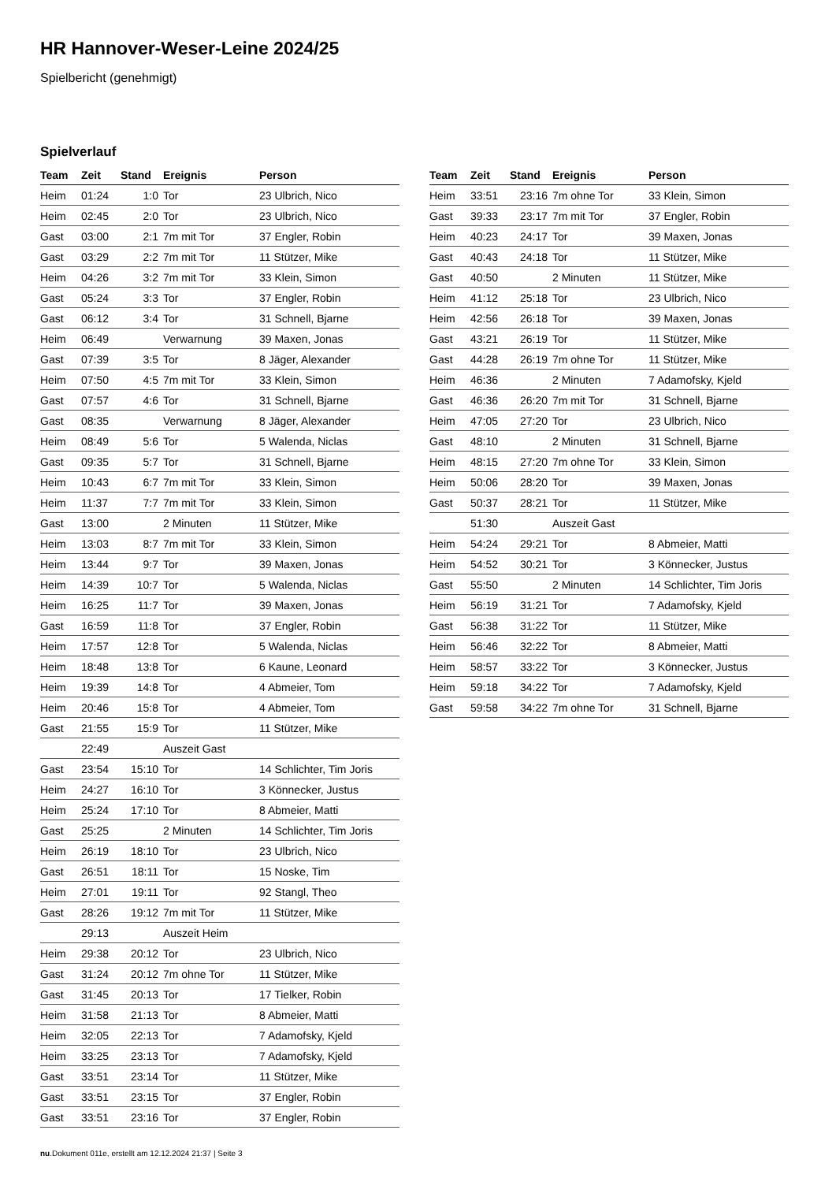HR Hannover-Weser-Leine 2024/25
Spielbericht (genehmigt)
Spielverlauf
| Team | Zeit | Stand | Ereignis | Person |
| --- | --- | --- | --- | --- |
| Heim | 01:24 | 1:0 | Tor | 23 Ulbrich, Nico |
| Heim | 02:45 | 2:0 | Tor | 23 Ulbrich, Nico |
| Gast | 03:00 | 2:1 | 7m mit Tor | 37 Engler, Robin |
| Gast | 03:29 | 2:2 | 7m mit Tor | 11 Stützer, Mike |
| Heim | 04:26 | 3:2 | 7m mit Tor | 33 Klein, Simon |
| Gast | 05:24 | 3:3 | Tor | 37 Engler, Robin |
| Gast | 06:12 | 3:4 | Tor | 31 Schnell, Bjarne |
| Heim | 06:49 | | Verwarnung | 39 Maxen, Jonas |
| Gast | 07:39 | 3:5 | Tor | 8 Jäger, Alexander |
| Heim | 07:50 | 4:5 | 7m mit Tor | 33 Klein, Simon |
| Gast | 07:57 | 4:6 | Tor | 31 Schnell, Bjarne |
| Gast | 08:35 | | Verwarnung | 8 Jäger, Alexander |
| Heim | 08:49 | 5:6 | Tor | 5 Walenda, Niclas |
| Gast | 09:35 | 5:7 | Tor | 31 Schnell, Bjarne |
| Heim | 10:43 | 6:7 | 7m mit Tor | 33 Klein, Simon |
| Heim | 11:37 | 7:7 | 7m mit Tor | 33 Klein, Simon |
| Gast | 13:00 | | 2 Minuten | 11 Stützer, Mike |
| Heim | 13:03 | 8:7 | 7m mit Tor | 33 Klein, Simon |
| Heim | 13:44 | 9:7 | Tor | 39 Maxen, Jonas |
| Heim | 14:39 | 10:7 | Tor | 5 Walenda, Niclas |
| Heim | 16:25 | 11:7 | Tor | 39 Maxen, Jonas |
| Gast | 16:59 | 11:8 | Tor | 37 Engler, Robin |
| Heim | 17:57 | 12:8 | Tor | 5 Walenda, Niclas |
| Heim | 18:48 | 13:8 | Tor | 6 Kaune, Leonard |
| Heim | 19:39 | 14:8 | Tor | 4 Abmeier, Tom |
| Heim | 20:46 | 15:8 | Tor | 4 Abmeier, Tom |
| Gast | 21:55 | 15:9 | Tor | 11 Stützer, Mike |
| | 22:49 | | Auszeit Gast | |
| Gast | 23:54 | 15:10 | Tor | 14 Schlichter, Tim Joris |
| Heim | 24:27 | 16:10 | Tor | 3 Könnecker, Justus |
| Heim | 25:24 | 17:10 | Tor | 8 Abmeier, Matti |
| Gast | 25:25 | | 2 Minuten | 14 Schlichter, Tim Joris |
| Heim | 26:19 | 18:10 | Tor | 23 Ulbrich, Nico |
| Gast | 26:51 | 18:11 | Tor | 15 Noske, Tim |
| Heim | 27:01 | 19:11 | Tor | 92 Stangl, Theo |
| Gast | 28:26 | 19:12 | 7m mit Tor | 11 Stützer, Mike |
| | 29:13 | | Auszeit Heim | |
| Heim | 29:38 | 20:12 | Tor | 23 Ulbrich, Nico |
| Gast | 31:24 | 20:12 | 7m ohne Tor | 11 Stützer, Mike |
| Gast | 31:45 | 20:13 | Tor | 17 Tielker, Robin |
| Heim | 31:58 | 21:13 | Tor | 8 Abmeier, Matti |
| Heim | 32:05 | 22:13 | Tor | 7 Adamofsky, Kjeld |
| Heim | 33:25 | 23:13 | Tor | 7 Adamofsky, Kjeld |
| Gast | 33:51 | 23:14 | Tor | 11 Stützer, Mike |
| Gast | 33:51 | 23:15 | Tor | 37 Engler, Robin |
| Gast | 33:51 | 23:16 | Tor | 37 Engler, Robin |
| Team | Zeit | Stand | Ereignis | Person |
| --- | --- | --- | --- | --- |
| Heim | 33:51 | 23:16 | 7m ohne Tor | 33 Klein, Simon |
| Gast | 39:33 | 23:17 | 7m mit Tor | 37 Engler, Robin |
| Heim | 40:23 | 24:17 | Tor | 39 Maxen, Jonas |
| Gast | 40:43 | 24:18 | Tor | 11 Stützer, Mike |
| Gast | 40:50 | | 2 Minuten | 11 Stützer, Mike |
| Heim | 41:12 | 25:18 | Tor | 23 Ulbrich, Nico |
| Heim | 42:56 | 26:18 | Tor | 39 Maxen, Jonas |
| Gast | 43:21 | 26:19 | Tor | 11 Stützer, Mike |
| Gast | 44:28 | 26:19 | 7m ohne Tor | 11 Stützer, Mike |
| Heim | 46:36 | | 2 Minuten | 7 Adamofsky, Kjeld |
| Gast | 46:36 | 26:20 | 7m mit Tor | 31 Schnell, Bjarne |
| Heim | 47:05 | 27:20 | Tor | 23 Ulbrich, Nico |
| Gast | 48:10 | | 2 Minuten | 31 Schnell, Bjarne |
| Heim | 48:15 | 27:20 | 7m ohne Tor | 33 Klein, Simon |
| Heim | 50:06 | 28:20 | Tor | 39 Maxen, Jonas |
| Gast | 50:37 | 28:21 | Tor | 11 Stützer, Mike |
| | 51:30 | | Auszeit Gast | |
| Heim | 54:24 | 29:21 | Tor | 8 Abmeier, Matti |
| Heim | 54:52 | 30:21 | Tor | 3 Könnecker, Justus |
| Gast | 55:50 | | 2 Minuten | 14 Schlichter, Tim Joris |
| Heim | 56:19 | 31:21 | Tor | 7 Adamofsky, Kjeld |
| Gast | 56:38 | 31:22 | Tor | 11 Stützer, Mike |
| Heim | 56:46 | 32:22 | Tor | 8 Abmeier, Matti |
| Heim | 58:57 | 33:22 | Tor | 3 Könnecker, Justus |
| Heim | 59:18 | 34:22 | Tor | 7 Adamofsky, Kjeld |
| Gast | 59:58 | 34:22 | 7m ohne Tor | 31 Schnell, Bjarne |
nu.Dokument 011e, erstellt am 12.12.2024 21:37 | Seite 3